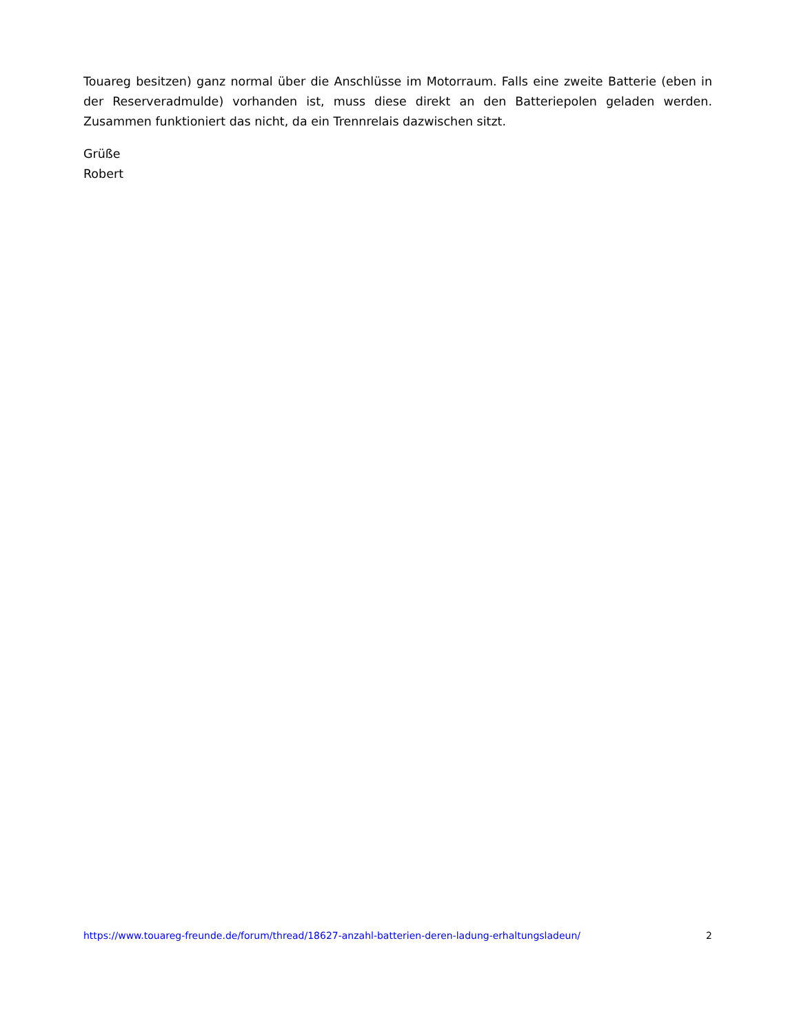Touareg besitzen) ganz normal über die Anschlüsse im Motorraum. Falls eine zweite Batterie (eben in der Reserveradmulde) vorhanden ist, muss diese direkt an den Batteriepolen geladen werden. Zusammen funktioniert das nicht, da ein Trennrelais dazwischen sitzt.
Grüße
Robert
https://www.touareg-freunde.de/forum/thread/18627-anzahl-batterien-deren-ladung-erhaltungsladeun/ 2